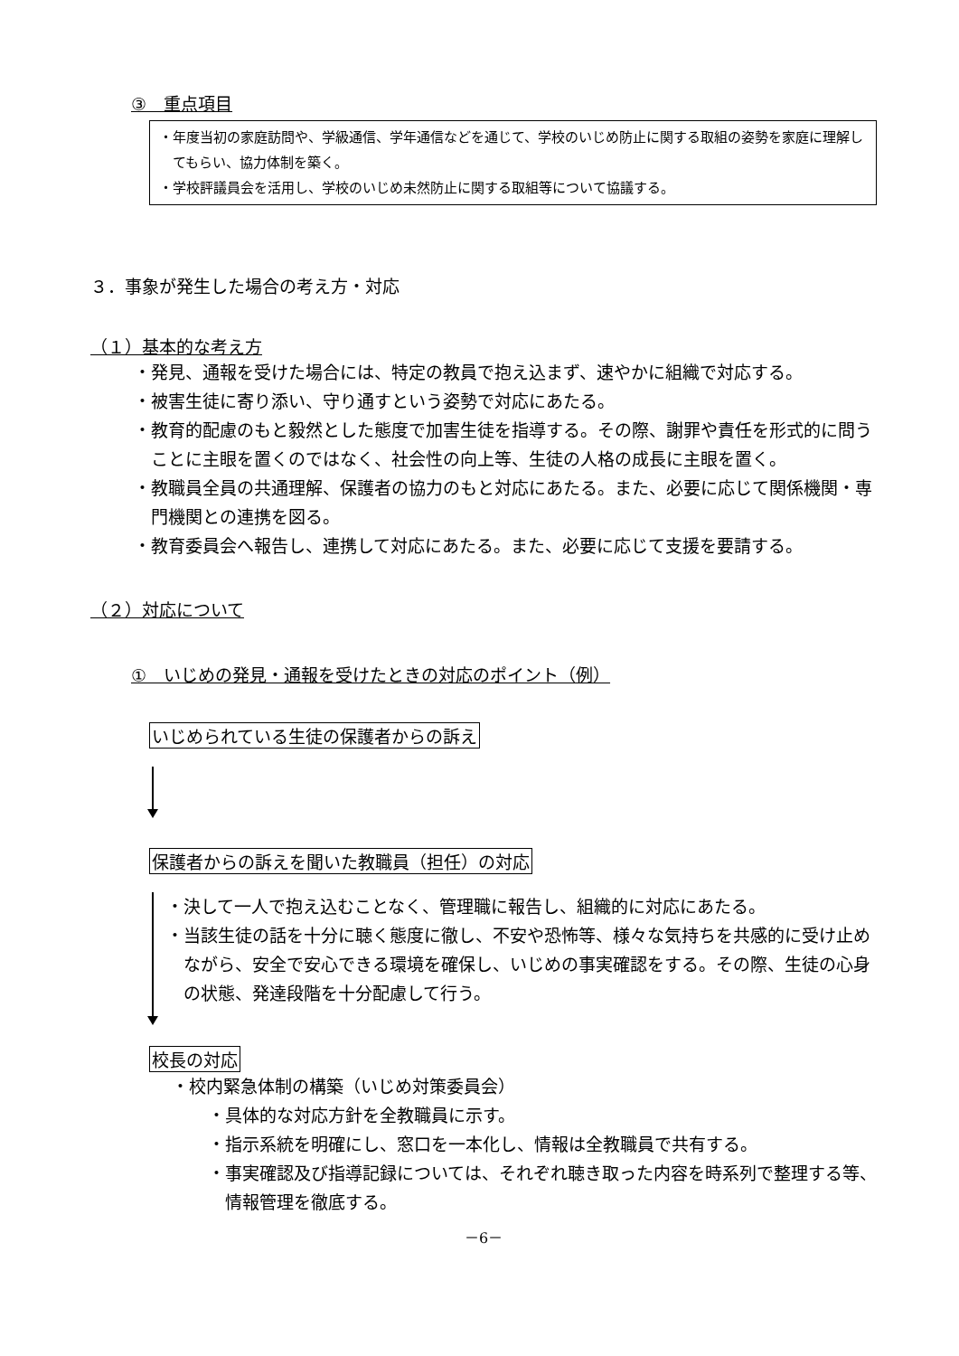③　重点項目
・年度当初の家庭訪問や、学級通信、学年通信などを通じて、学校のいじめ防止に関する取組の姿勢を家庭に理解してもらい、協力体制を築く。
・学校評議員会を活用し、学校のいじめ未然防止に関する取組等について協議する。
３．事象が発生した場合の考え方・対応
（１）基本的な考え方
・発見、通報を受けた場合には、特定の教員で抱え込まず、速やかに組織で対応する。
・被害生徒に寄り添い、守り通すという姿勢で対応にあたる。
・教育的配慮のもと毅然とした態度で加害生徒を指導する。その際、謝罪や責任を形式的に問うことに主眼を置くのではなく、社会性の向上等、生徒の人格の成長に主眼を置く。
・教職員全員の共通理解、保護者の協力のもと対応にあたる。また、必要に応じて関係機関・専門機関との連携を図る。
・教育委員会へ報告し、連携して対応にあたる。また、必要に応じて支援を要請する。
（２）対応について
①　いじめの発見・通報を受けたときの対応のポイント（例）
いじめられている生徒の保護者からの訴え
保護者からの訴えを聞いた教職員（担任）の対応
・決して一人で抱え込むことなく、管理職に報告し、組織的に対応にあたる。
・当該生徒の話を十分に聴く態度に徹し、不安や恐怖等、様々な気持ちを共感的に受け止めながら、安全で安心できる環境を確保し、いじめの事実確認をする。その際、生徒の心身の状態、発達段階を十分配慮して行う。
校長の対応
・校内緊急体制の構築（いじめ対策委員会）
・具体的な対応方針を全教職員に示す。
・指示系統を明確にし、窓口を一本化し、情報は全教職員で共有する。
・事実確認及び指導記録については、それぞれ聴き取った内容を時系列で整理する等、情報管理を徹底する。
－6－